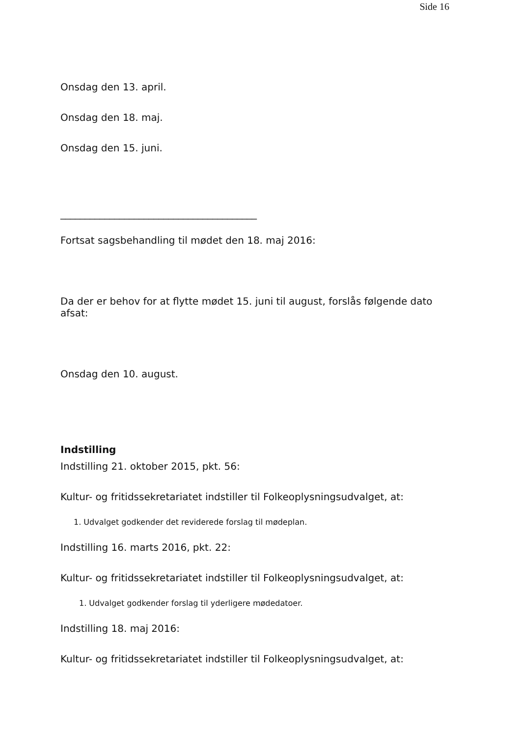Side 16
Onsdag den 13. april.
Onsdag den 18. maj.
Onsdag den 15. juni.
________________________________________
Fortsat sagsbehandling til mødet den 18. maj 2016:
Da der er behov for at flytte mødet 15. juni til august, forslås følgende dato afsat:
Onsdag den 10. august.
Indstilling
Indstilling 21. oktober 2015, pkt. 56:
Kultur- og fritidssekretariatet indstiller til Folkeoplysningsudvalget, at:
1. Udvalget godkender det reviderede forslag til mødeplan.
Indstilling 16. marts 2016, pkt. 22:
Kultur- og fritidssekretariatet indstiller til Folkeoplysningsudvalget, at:
1. Udvalget godkender forslag til yderligere mødedatoer.
Indstilling 18. maj 2016:
Kultur- og fritidssekretariatet indstiller til Folkeoplysningsudvalget, at: